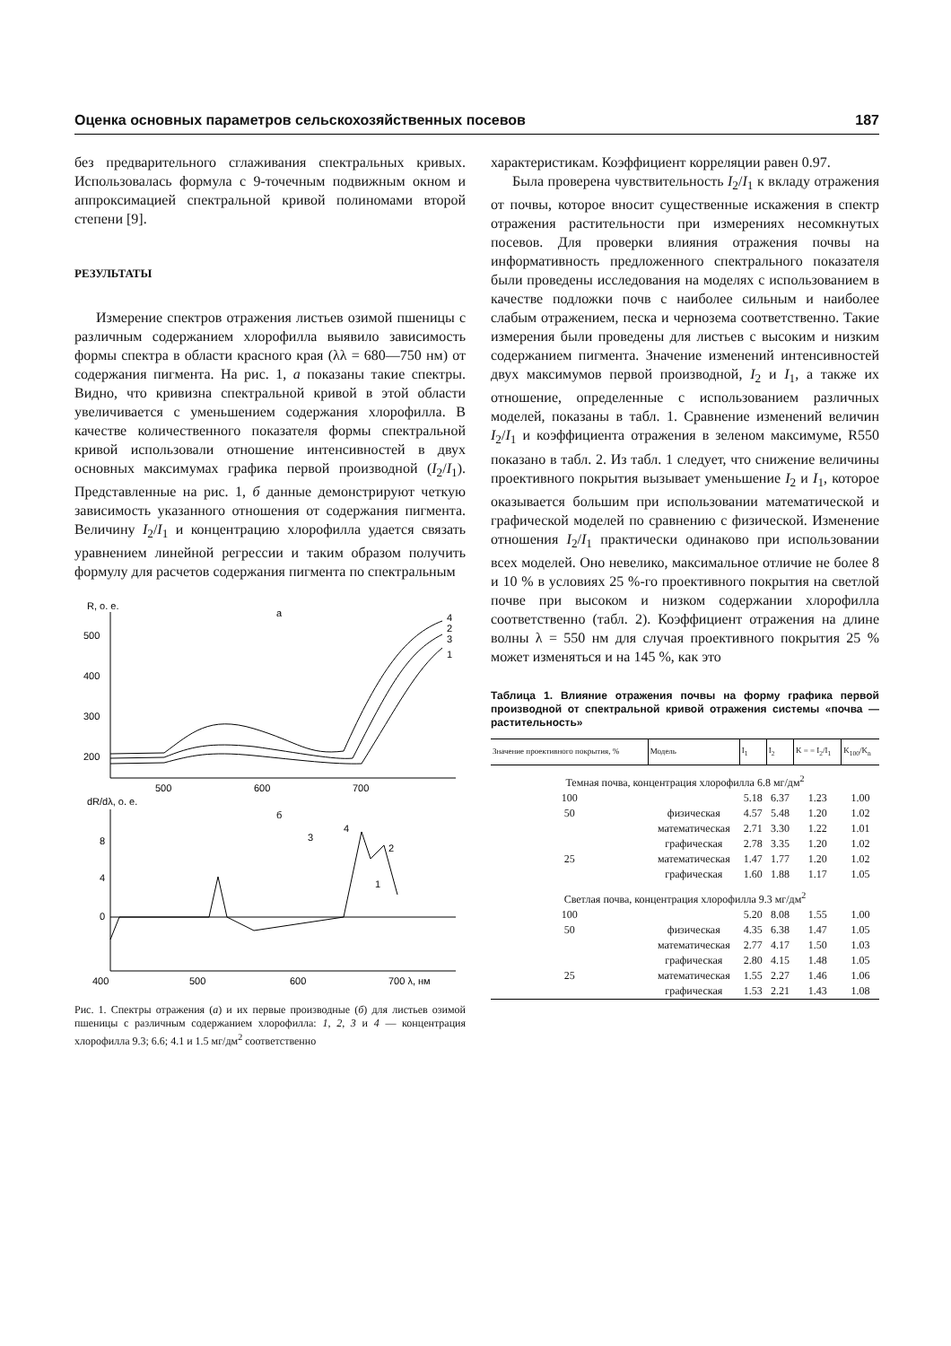Оценка основных параметров сельскохозяйственных посевов 187
без предварительного сглаживания спектральных кривых. Использовалась формула с 9-точечным подвижным окном и аппроксимацией спектральной кривой полиномами второй степени [9].
РЕЗУЛЬТАТЫ
Измерение спектров отражения листьев озимой пшеницы с различным содержанием хлорофилла выявило зависимость формы спектра в области красного края (λλ = 680—750 нм) от содержания пигмента. На рис. 1, а показаны такие спектры. Видно, что кривизна спектральной кривой в этой области увеличивается с уменьшением содержания хлорофилла. В качестве количественного показателя формы спектральной кривой использовали отношение интенсивностей в двух основных максимумах графика первой производной (I<sub>2</sub>/I<sub>1</sub>). Представленные на рис. 1, б данные демонстрируют четкую зависимость указанного отношения от содержания пигмента. Величину I<sub>2</sub>/I<sub>1</sub> и концентрацию хлорофилла удается связать уравнением линейной регрессии и таким образом получить формулу для расчетов содержания пигмента по спектральным
R, о. е.
а
500
400
300
200
500
600
700
4
2
3
1
dR/dλ, о. е.
б
8
4
0
400
500
600
700 λ, нм
4
3
2
1
Рис. 1. Спектры отражения (а) и их первые производные (б) для листьев озимой пшеницы с различным содержанием хлорофилла: 1, 2, 3 и 4 — концентрация хлорофилла 9.3; 6.6; 4.1 и 1.5 мг/дм<sup>2</sup> соответственно
характеристикам. Коэффициент корреляции равен 0.97.
Была проверена чувствительность I<sub>2</sub>/I<sub>1</sub> к вкладу отражения от почвы, которое вносит существенные искажения в спектр отражения растительности при измерениях несомкнутых посевов. Для проверки влияния отражения почвы на информативность предложенного спектрального показателя были проведены исследования на моделях с использованием в качестве подложки почв с наиболее сильным и наиболее слабым отражением, песка и чернозема соответственно. Такие измерения были проведены для листьев с высоким и низким содержанием пигмента. Значение изменений интенсивностей двух максимумов первой производной, I<sub>2</sub> и I<sub>1</sub>, а также их отношение, определенные с использованием различных моделей, показаны в табл. 1. Сравнение изменений величин I<sub>2</sub>/I<sub>1</sub> и коэффициента отражения в зеленом максимуме, R550 показано в табл. 2. Из табл. 1 следует, что снижение величины проективного покрытия вызывает уменьшение I<sub>2</sub> и I<sub>1</sub>, которое оказывается большим при использовании математической и графической моделей по сравнению с физической. Изменение отношения I<sub>2</sub>/I<sub>1</sub> практически одинаково при использовании всех моделей. Оно невелико, максимальное отличие не более 8 и 10 % в условиях 25 %-го проективного покрытия на светлой почве при высоком и низком содержании хлорофилла соответственно (табл. 2). Коэффициент отражения на длине волны λ = 550 нм для случая проективного покрытия 25 % может изменяться и на 145 %, как это
Таблица 1. Влияние отражения почвы на форму графика первой производной от спектральной кривой отражения системы «почва — растительность»
| Значение проективного покрытия, % | Модель | I<sub>1</sub> | I<sub>2</sub> | K = = I<sub>2</sub>/I<sub>1</sub> | K<sub>100</sub>/K<sub>n</sub> |
| --- | --- | --- | --- | --- | --- |
| Темная почва, концентрация хлорофилла 6.8 мг/дм<sup>2</sup> | | | | | |
| 100 | | 5.18 | 6.37 | 1.23 | 1.00 |
| 50 | физическая | 4.57 | 5.48 | 1.20 | 1.02 |
| | математическая | 2.71 | 3.30 | 1.22 | 1.01 |
| | графическая | 2.78 | 3.35 | 1.20 | 1.02 |
| 25 | математическая | 1.47 | 1.77 | 1.20 | 1.02 |
| | графическая | 1.60 | 1.88 | 1.17 | 1.05 |
| Светлая почва, концентрация хлорофилла 9.3 мг/дм<sup>2</sup> | | | | | |
| 100 | | 5.20 | 8.08 | 1.55 | 1.00 |
| 50 | физическая | 4.35 | 6.38 | 1.47 | 1.05 |
| | математическая | 2.77 | 4.17 | 1.50 | 1.03 |
| | графическая | 2.80 | 4.15 | 1.48 | 1.05 |
| 25 | математическая | 1.55 | 2.27 | 1.46 | 1.06 |
| | графическая | 1.53 | 2.21 | 1.43 | 1.08 |